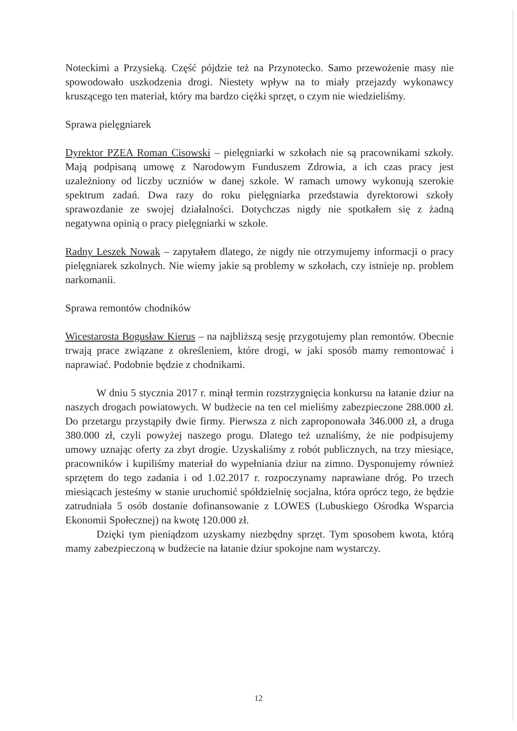Noteckimi a Przysieką. Część pójdzie też na Przynotecko. Samo przewożenie masy nie spowodowało uszkodzenia drogi. Niestety wpływ na to miały przejazdy wykonawcy kruszącego ten materiał, który ma bardzo ciężki sprzęt, o czym nie wiedzieliśmy.
Sprawa pielęgniarek
Dyrektor PZEA Roman Cisowski – pielęgniarki w szkołach nie są pracownikami szkoły. Mają podpisaną umowę z Narodowym Funduszem Zdrowia, a ich czas pracy jest uzależniony od liczby uczniów w danej szkole. W ramach umowy wykonują szerokie spektrum zadań. Dwa razy do roku pielęgniarka przedstawia dyrektorowi szkoły sprawozdanie ze swojej działalności. Dotychczas nigdy nie spotkałem się z żadną negatywna opinią o pracy pielęgniarki w szkole.
Radny Leszek Nowak – zapytałem dlatego, że nigdy nie otrzymujemy informacji o pracy pielęgniarek szkolnych. Nie wiemy jakie są problemy w szkołach, czy istnieje np. problem narkomanii.
Sprawa remontów chodników
Wicestarosta Bogusław Kierus – na najbliższą sesję przygotujemy plan remontów. Obecnie trwają prace związane z określeniem, które drogi, w jaki sposób mamy remontować i naprawiać. Podobnie będzie z chodnikami.
W dniu 5 stycznia 2017 r. minął termin rozstrzygnięcia konkursu na łatanie dziur na naszych drogach powiatowych. W budżecie na ten cel mieliśmy zabezpieczone 288.000 zł. Do przetargu przystąpiły dwie firmy. Pierwsza z nich zaproponowała 346.000 zł, a druga 380.000 zł, czyli powyżej naszego progu. Dlatego też uznaliśmy, że nie podpisujemy umowy uznając oferty za zbyt drogie. Uzyskaliśmy z robót publicznych, na trzy miesiące, pracowników i kupiliśmy materiał do wypełniania dziur na zimno. Dysponujemy również sprzętem do tego zadania i od 1.02.2017 r. rozpoczynamy naprawiane dróg. Po trzech miesiącach jesteśmy w stanie uruchomić spółdzielnię socjalna, która oprócz tego, że będzie zatrudniała 5 osób dostanie dofinansowanie z LOWES (Lubuskiego Ośrodka Wsparcia Ekonomii Społecznej) na kwotę 120.000 zł.
Dzięki tym pieniądzom uzyskamy niezbędny sprzęt. Tym sposobem kwota, którą mamy zabezpieczoną w budżecie na łatanie dziur spokojne nam wystarczy.
12